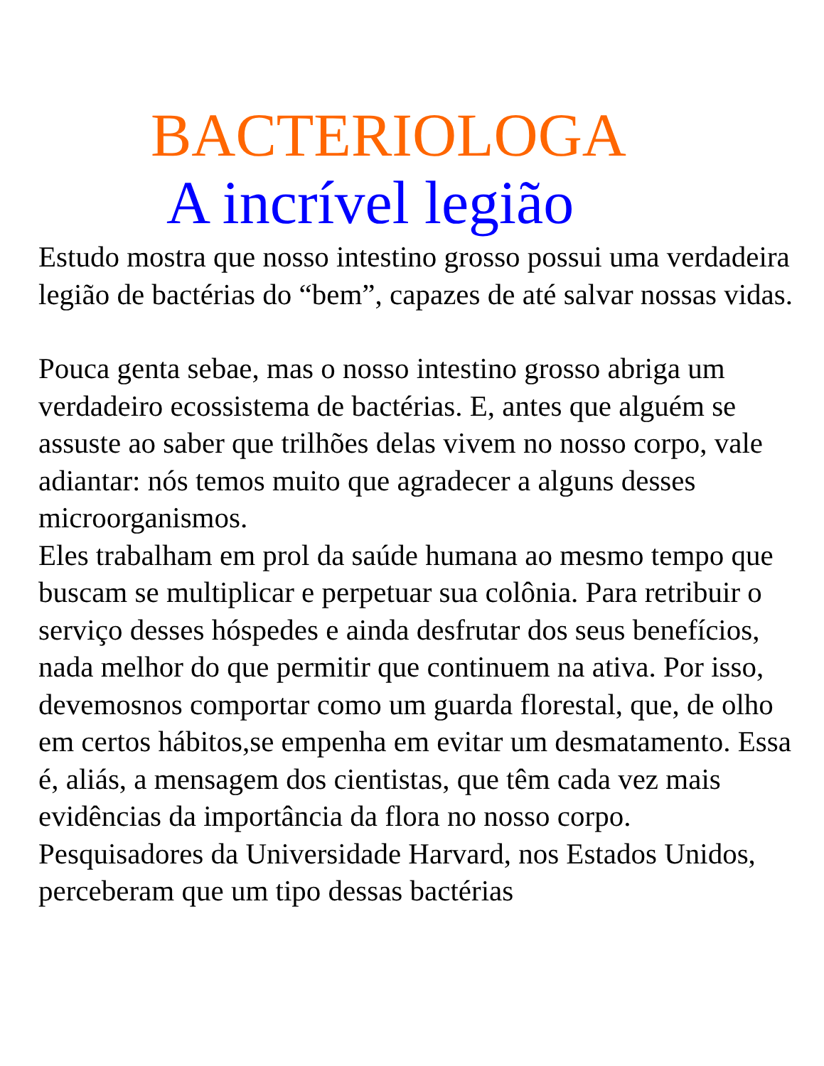BACTERIOLOGA
A incrível legião
Estudo mostra que nosso intestino grosso possui uma verdadeira legião de bactérias do “bem”, capazes de até salvar nossas vidas.
Pouca genta sebae, mas o nosso intestino grosso abriga um verdadeiro ecossistema de bactérias. E, antes que alguém se assuste ao saber que trilhões delas vivem no nosso corpo, vale adiantar: nós temos muito que agradecer a alguns desses microorganismos.
Eles trabalham em prol da saúde humana ao mesmo tempo que buscam se multiplicar e perpetuar sua colônia. Para retribuir o serviço desses hóspedes e ainda desfrutar dos seus benefícios, nada melhor do que permitir que continuem na ativa. Por isso, devemosnos comportar como um guarda florestal, que, de olho em certos hábitos,se empenha em evitar um desmatamento. Essa é, aliás, a mensagem dos cientistas, que têm cada vez mais evidências da importância da flora no nosso corpo. Pesquisadores da Universidade Harvard, nos Estados Unidos, perceberam que um tipo dessas bactérias